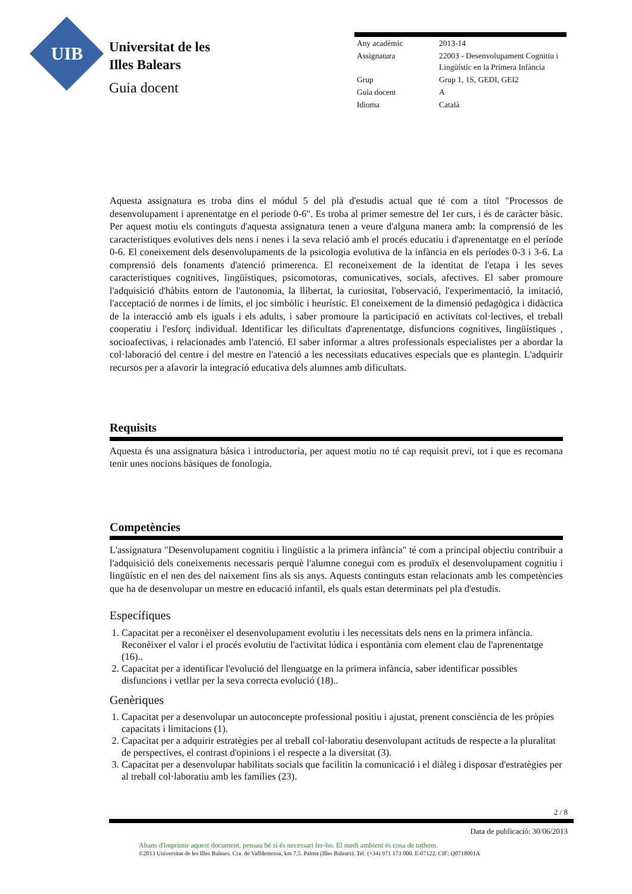UIB
Universitat de les
Illes Balears
Guia docent
| Any acadèmic | 2013-14 |
| Assignatura | 22003 - Desenvolupament Cognitiu i Lingüístic en la Primera Infància |
| Grup | Grup 1, 1S, GEDI, GEI2 |
| Guia docent | A |
| Idioma | Català |
Aquesta assignatura es troba dins el módul 5 del plà d'estudis actual que té com a títol "Processos de desenvolupament i aprenentatge en el periode 0-6". Es troba al primer semestre del 1er curs, i és de caràcter bàsic. Per aquest motiu els continguts d'aquesta assignatura tenen a veure d'alguna manera amb: la comprensió de les característiques evolutives dels nens i nenes i la seva relació amb el procés educatiu i d'aprenentatge en el període 0-6. El coneixement dels desenvolupaments de la psicologia evolutiva de la infància en els períodes 0-3 i 3-6. La comprensió dels fonaments d'atenció primerenca. El reconeixement de la identitat de l'etapa i les seves característiques cognitives, lingüístiques, psicomotoras, comunicatives, socials, afectives. El saber promoure l'adquisició d'hàbits entorn de l'autonomia, la llibertat, la curiositat, l'observació, l'experimentació, la imitació, l'acceptació de normes i de límits, el joc simbòlic i heurístic. El coneixement de la dimensió pedagògica i didàctica de la interacció amb els iguals i els adults, i saber promoure la participació en activitats col·lectives, el treball cooperatiu i l'esforç individual. Identificar les dificultats d'aprenentatge, disfuncions cognitives, lingüístiques , socioafectivas, i relacionades amb l'atenció. El saber informar a altres professionals especialistes per a abordar la col·laboració del centre i del mestre en l'atenció a les necessitats educatives especials que es plantegin. L'adquirir recursos per a afavorir la integració educativa dels alumnes amb dificultats.
Requisits
Aquesta és una assignatura básica i introductoria, per aquest motiu no té cap requisit previ, tot i que es recomana tenir unes nocions bàsiques de fonologia.
Competències
L'assignatura "Desenvolupament cognitiu i lingüístic a la primera infància" té com a principal objectiu contribuir a l'adquisició dels coneixements necessaris perquè l'alumne conegui com es produïx el desenvolupament cognitiu i lingüístic en el nen des del naixement fins als sis anys. Aquests continguts estan relacionats amb les competències que ha de desenvolupar un mestre en educació infantil, els quals estan determinats pel pla d'estudis.
Específiques
1. Capacitat per a reconèixer el desenvolupament evolutiu i les necessitats dels nens en la primera infància. Reconèixer el valor i el procés evolutiu de l'activitat lúdica i espontània com element clau de l'aprenentatge (16)..
2. Capacitat per a identificar l'evolució del llenguatge en la primera infància, saber identificar possibles disfuncions i vetllar per la seva correcta evolució (18)..
Genèriques
1. Capacitat per a desenvolupar un autoconcepte professional positiu i ajustat, prenent consciència de les pròpies capacitats i limitacions (1).
2. Capacitat per a adquirir estratègies per al treball col·laboratiu desenvolupant actituds de respecte a la pluralitat de perspectives, el contrast d'opinions i el respecte a la diversitat (3).
3. Capacitat per a desenvolupar habilitats socials que facilitin la comunicació i el diàleg i disposar d'estratègies per al treball col·laboratiu amb les famílies (23).
2 / 8
Data de publicació: 30/06/2013
Abans d'imprimir aquest document, pensau bé si és necessari fer-ho. El medi ambient és cosa de tothom.
©2013 Universitat de les Illes Balears. Cra. de Valldemossa, km 7.5. Palma (Illes Balears). Tel: (+34) 971 173 000. E-07122. CIF: Q0718001A